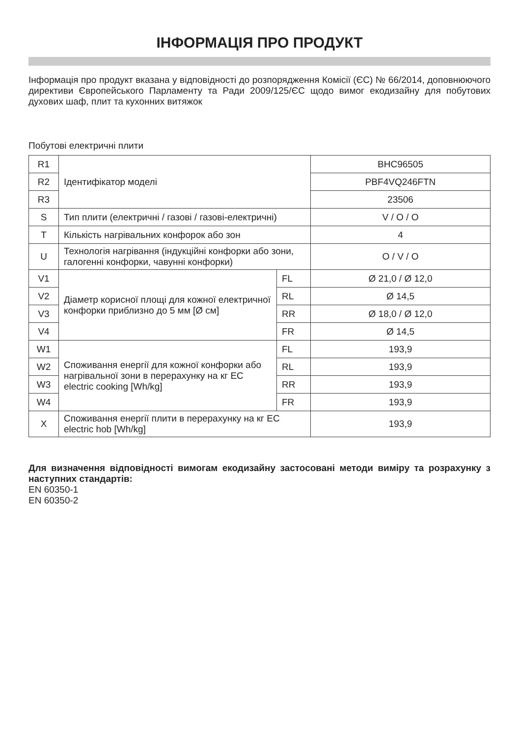ІНФОРМАЦІЯ ПРО ПРОДУКТ
Інформація про продукт вказана у відповідності до розпорядження Комісії (ЄС) № 66/2014, доповнюючого директиви Європейського Парламенту та Ради 2009/125/ЄС щодо вимог екодизайну для побутових духових шаф, плит та кухонних витяжок
Побутові електричні плити
| R1 | Ідентифікатор моделі | | BHC96505 |
| R2 | | | PBF4VQ246FTN |
| R3 | | | 23506 |
| S | Тип плити (електричні / газові / газові-електричні) | | V / O / O |
| T | Кількість нагрівальних конфорок або зон | | 4 |
| U | Технологія нагрівання (індукційні конфорки або зони, галогенні конфорки, чавунні конфорки) | | O / V / O |
| V1 | Діаметр корисної площі для кожної електричної конфорки приблизно до 5 мм [Ø см] | FL | Ø 21,0 / Ø 12,0 |
| V2 | | RL | Ø 14,5 |
| V3 | | RR | Ø 18,0 / Ø 12,0 |
| V4 | | FR | Ø 14,5 |
| W1 | Споживання енергії для кожної конфорки або нагрівальної зони в перерахунку на кг EC electric cooking [Wh/kg] | FL | 193,9 |
| W2 | | RL | 193,9 |
| W3 | | RR | 193,9 |
| W4 | | FR | 193,9 |
| X | Споживання енергії плити в перерахунку на кг EC electric hob [Wh/kg] | | 193,9 |
Для визначення відповідності вимогам екодизайну застосовані методи виміру та розрахунку з наступних стандартів:
EN 60350-1
EN 60350-2